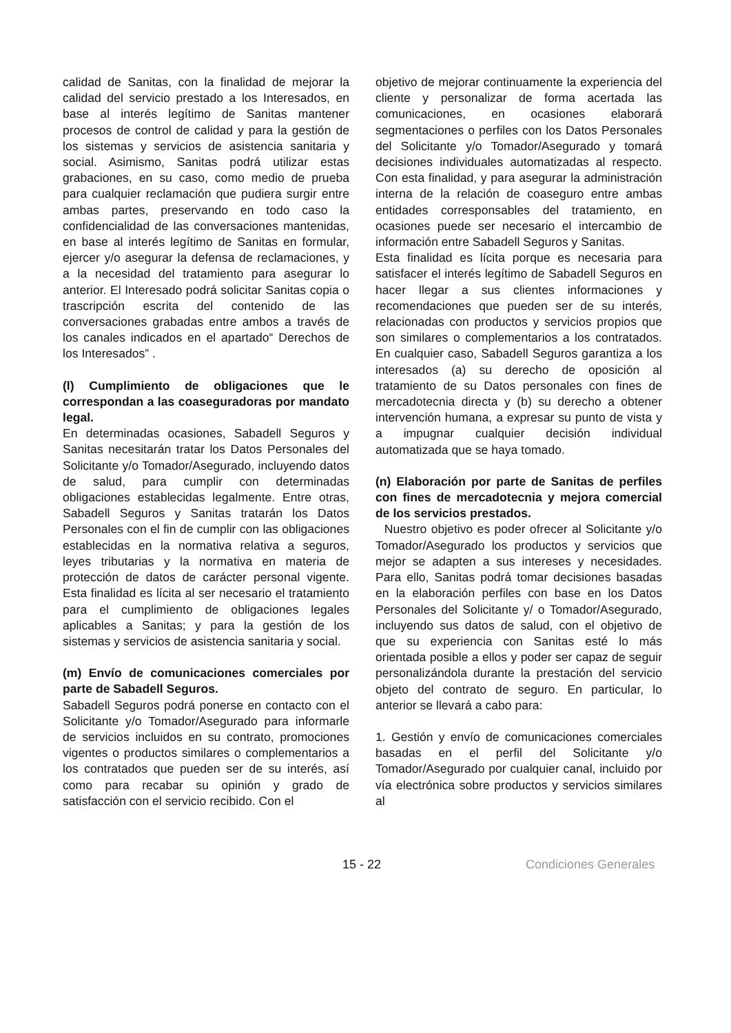calidad de Sanitas, con la finalidad de mejorar la calidad del servicio prestado a los Interesados, en base al interés legítimo de Sanitas mantener procesos de control de calidad y para la gestión de los sistemas y servicios de asistencia sanitaria y social. Asimismo, Sanitas podrá utilizar estas grabaciones, en su caso, como medio de prueba para cualquier reclamación que pudiera surgir entre ambas partes, preservando en todo caso la confidencialidad de las conversaciones mantenidas, en base al interés legítimo de Sanitas en formular, ejercer y/o asegurar la defensa de reclamaciones, y a la necesidad del tratamiento para asegurar lo anterior. El Interesado podrá solicitar Sanitas copia o trascripción escrita del contenido de las conversaciones grabadas entre ambos a través de los canales indicados en el apartado“ Derechos de los Interesados” .
(l) Cumplimiento de obligaciones que le correspondan a las coaseguradoras por mandato legal.
En determinadas ocasiones, Sabadell Seguros y Sanitas necesitarán tratar los Datos Personales del Solicitante y/o Tomador/Asegurado, incluyendo datos de salud, para cumplir con determinadas obligaciones establecidas legalmente. Entre otras, Sabadell Seguros y Sanitas tratarán los Datos Personales con el fin de cumplir con las obligaciones establecidas en la normativa relativa a seguros, leyes tributarias y la normativa en materia de protección de datos de carácter personal vigente. Esta finalidad es lícita al ser necesario el tratamiento para el cumplimiento de obligaciones legales aplicables a Sanitas; y para la gestión de los sistemas y servicios de asistencia sanitaria y social.
(m) Envío de comunicaciones comerciales por parte de Sabadell Seguros.
Sabadell Seguros podrá ponerse en contacto con el Solicitante y/o Tomador/Asegurado para informarle de servicios incluidos en su contrato, promociones vigentes o productos similares o complementarios a los contratados que pueden ser de su interés, así como para recabar su opinión y grado de satisfacción con el servicio recibido. Con el
objetivo de mejorar continuamente la experiencia del cliente y personalizar de forma acertada las comunicaciones, en ocasiones elaborará segmentaciones o perfiles con los Datos Personales del Solicitante y/o Tomador/Asegurado y tomará decisiones individuales automatizadas al respecto. Con esta finalidad, y para asegurar la administración interna de la relación de coaseguro entre ambas entidades corresponsables del tratamiento, en ocasiones puede ser necesario el intercambio de información entre Sabadell Seguros y Sanitas.
Esta finalidad es lícita porque es necesaria para satisfacer el interés legítimo de Sabadell Seguros en hacer llegar a sus clientes informaciones y recomendaciones que pueden ser de su interés, relacionadas con productos y servicios propios que son similares o complementarios a los contratados. En cualquier caso, Sabadell Seguros garantiza a los interesados (a) su derecho de oposición al tratamiento de su Datos personales con fines de mercadotecnia directa y (b) su derecho a obtener intervención humana, a expresar su punto de vista y a impugnar cualquier decisión individual automatizada que se haya tomado.
(n) Elaboración por parte de Sanitas de perfiles con fines de mercadotecnia y mejora comercial de los servicios prestados.
Nuestro objetivo es poder ofrecer al Solicitante y/o Tomador/Asegurado los productos y servicios que mejor se adapten a sus intereses y necesidades. Para ello, Sanitas podrá tomar decisiones basadas en la elaboración perfiles con base en los Datos Personales del Solicitante y/ o Tomador/Asegurado, incluyendo sus datos de salud, con el objetivo de que su experiencia con Sanitas esté lo más orientada posible a ellos y poder ser capaz de seguir personalizándola durante la prestación del servicio objeto del contrato de seguro. En particular, lo anterior se llevará a cabo para:
1. Gestión y envío de comunicaciones comerciales basadas en el perfil del Solicitante y/o Tomador/Asegurado por cualquier canal, incluido por vía electrónica sobre productos y servicios similares al
15 - 22 Condiciones Generales